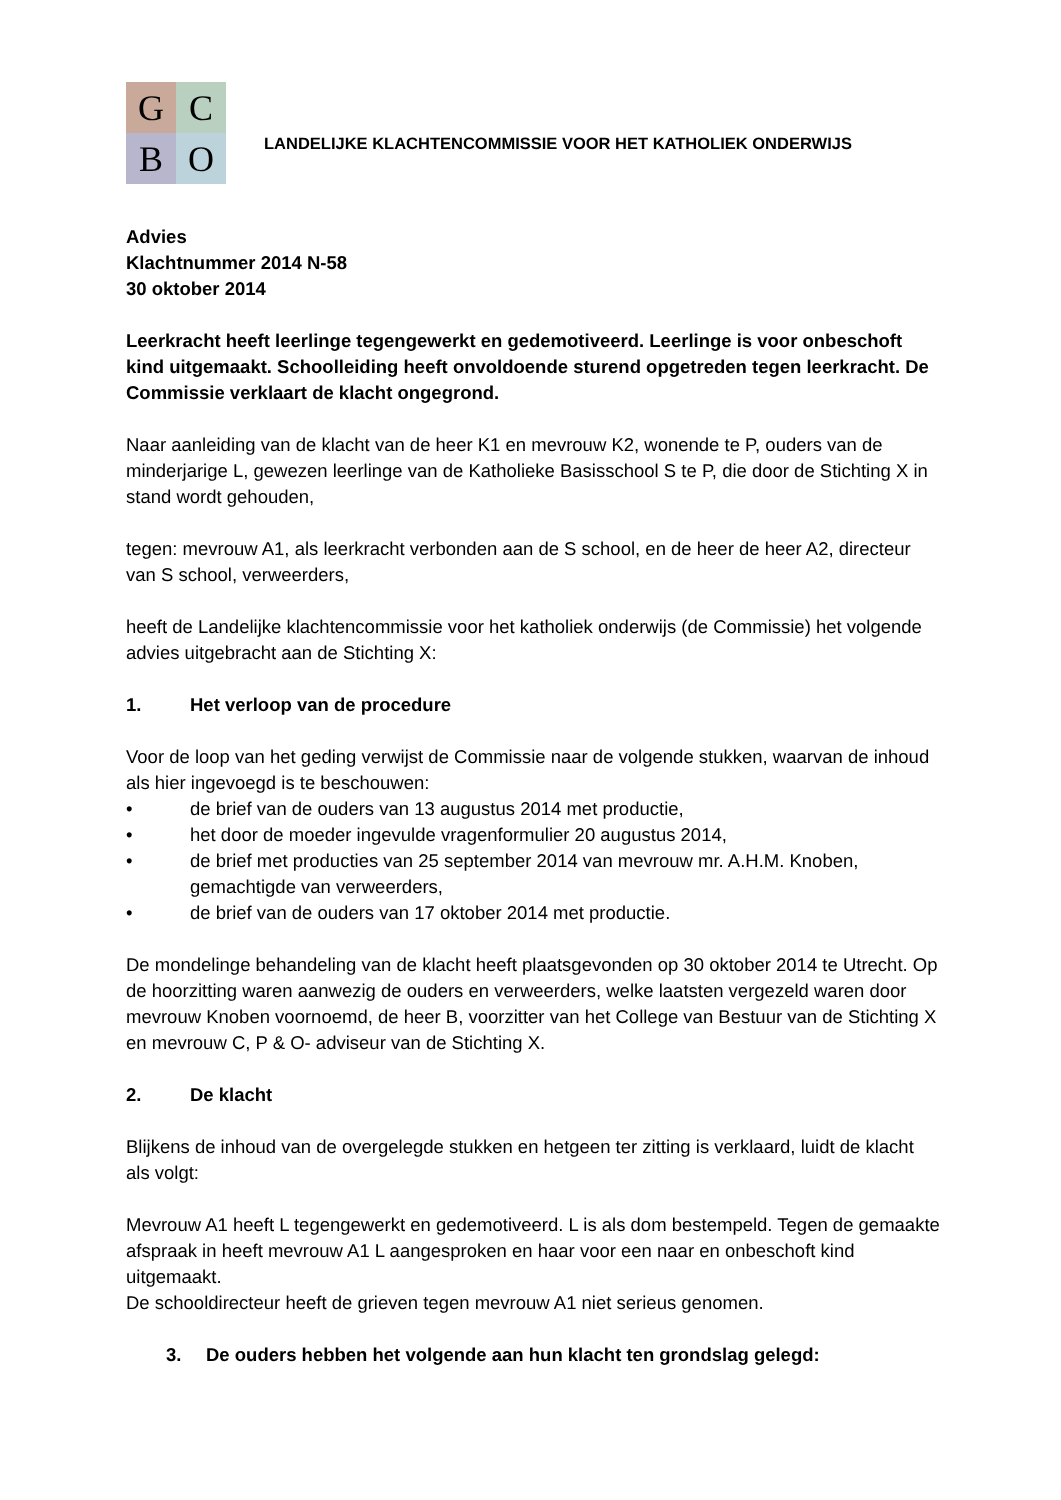G
C
B
O
LANDELIJKE KLACHTENCOMMISSIE VOOR HET KATHOLIEK ONDERWIJS
Advies
Klachtnummer 2014 N-58
30 oktober 2014
Leerkracht heeft leerlinge tegengewerkt en gedemotiveerd. Leerlinge is voor onbeschoft kind uitgemaakt. Schoolleiding heeft onvoldoende sturend opgetreden tegen leerkracht. De Commissie verklaart de klacht ongegrond.
Naar aanleiding van de klacht van de heer K1 en mevrouw K2, wonende te P, ouders van de minderjarige L, gewezen leerlinge van de Katholieke Basisschool S te P, die door de Stichting X in stand wordt gehouden,
tegen: mevrouw A1, als leerkracht verbonden aan de S school, en de heer de heer A2, directeur van S school, verweerders,
heeft de Landelijke klachtencommissie voor het katholiek onderwijs (de Commissie) het volgende advies uitgebracht aan de Stichting X:
1. Het verloop van de procedure
Voor de loop van het geding verwijst de Commissie naar de volgende stukken, waarvan de inhoud als hier ingevoegd is te beschouwen:
• de brief van de ouders van 13 augustus 2014 met productie,
• het door de moeder ingevulde vragenformulier 20 augustus 2014,
• de brief met producties van 25 september 2014 van mevrouw mr. A.H.M. Knoben, gemachtigde van verweerders,
• de brief van de ouders van 17 oktober 2014 met productie.
De mondelinge behandeling van de klacht heeft plaatsgevonden op 30 oktober 2014 te Utrecht. Op de hoorzitting waren aanwezig de ouders en verweerders, welke laatsten vergezeld waren door mevrouw Knoben voornoemd, de heer B, voorzitter van het College van Bestuur van de Stichting X en mevrouw C, P & O- adviseur van de Stichting X.
2. De klacht
Blijkens de inhoud van de overgelegde stukken en hetgeen ter zitting is verklaard, luidt de klacht als volgt:
Mevrouw A1 heeft L tegengewerkt en gedemotiveerd. L is als dom bestempeld. Tegen de gemaakte afspraak in heeft mevrouw A1 L aangesproken en haar voor een naar en onbeschoft kind uitgemaakt.
De schooldirecteur heeft de grieven tegen mevrouw A1 niet serieus genomen.
3. De ouders hebben het volgende aan hun klacht ten grondslag gelegd: